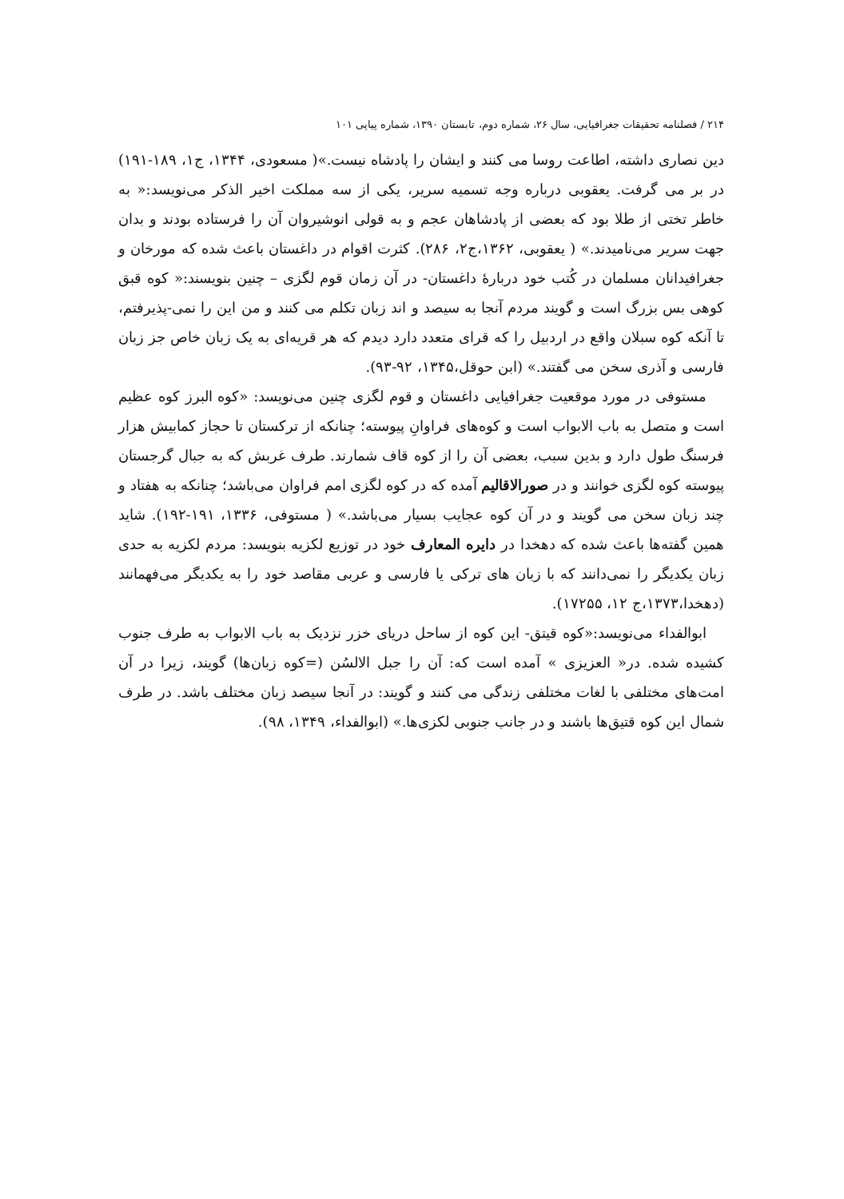۲۱۴ / فصلنامه تحقیقات جغرافیایی، سال ۲۶، شماره دوم، تابستان ۱۳۹۰، شماره پیاپی ۱۰۱
دین نصاری داشته، اطاعت روسا می کنند و ایشان را پادشاه نیست.»( مسعودی، ۱۳۴۴، ج۱، ۱۸۹-۱۹۱) در بر می گرفت. یعقوبی درباره وجه تسمیه سریر، یکی از سه مملکت اخیر الذکر می‌نویسد:« به خاطر تختی از طلا بود که بعضی از پادشاهان عجم و به قولی انوشیروان آن را فرستاده بودند و بدان جهت سریر می‌نامیدند.» ( یعقوبی، ۱۳۶۲،ج۲، ۲۸۶). کثرت اقوام در داغستان باعث شده که مورخان و جغرافیدانان مسلمان در کُتب خود دربارهٔ داغستان- در آن زمان قوم لگزی – چنین بنویسند:« کوه قبق کوهی بس بزرگ است و گویند مردم آنجا به سیصد و اند زبان تکلم می کنند و من این را نمی-پذیرفتم، تا آنکه کوه سبلان واقع در اردبیل را که قرای متعدد دارد دیدم که هر قریه‌ای به یک زبان خاص جز زبان فارسی و آذری سخن می گفتند.» (ابن حوقل،۱۳۴۵، ۹۲-۹۳).
مستوفی در مورد موقعیت جغرافیایی داغستان و قوم لگزی چنین می‌نویسد: «کوه البرز کوه عظیم است و متصل به باب الابواب است و کوه‌های فراوانِ پیوسته؛ چنانکه از ترکستان تا حجاز کمابیش هزار فرسنگ طول دارد و بدین سبب، بعضی آن را از کوه قاف شمارند. طرف غربش که به جبال گرجستان پیوسته کوه لگزی خوانند و در صورالاقالیم آمده که در کوه لگزی امم فراوان می‌باشد؛ چنانکه به هفتاد و چند زبان سخن می گویند و در آن کوه عجایب بسیار می‌باشد.» ( مستوفی، ۱۳۳۶، ۱۹۱-۱۹۲). شاید همین گفته‌ها باعث شده که دهخدا در دایره المعارف خود در توزیع لکزیه بنویسد: مردم لکزیه به حدی زبان یکدیگر را نمی‌دانند که با زبان های ترکی یا فارسی و عربی مقاصد خود را به یکدیگر می‌فهمانند (دهخدا،۱۳۷۳،ج ۱۲، ۱۷۲۵۵).
ابوالفداء می‌نویسد:«کوه قیتق- این کوه از ساحل دریای خزر نزدیک به باب الابواب به طرف جنوب کشیده شده. در« العزیزی » آمده است که: آن را جبل الالسُن (=کوه زبان‌ها) گویند، زیرا در آن امت‌های مختلفی با لغات مختلفی زندگی می کنند و گویند: در آنجا سیصد زبان مختلف باشد. در طرف شمال این کوه قتیق‌ها باشند و در جانب جنوبی لکزی‌ها.» (ابوالفداء، ۱۳۴۹، ۹۸).